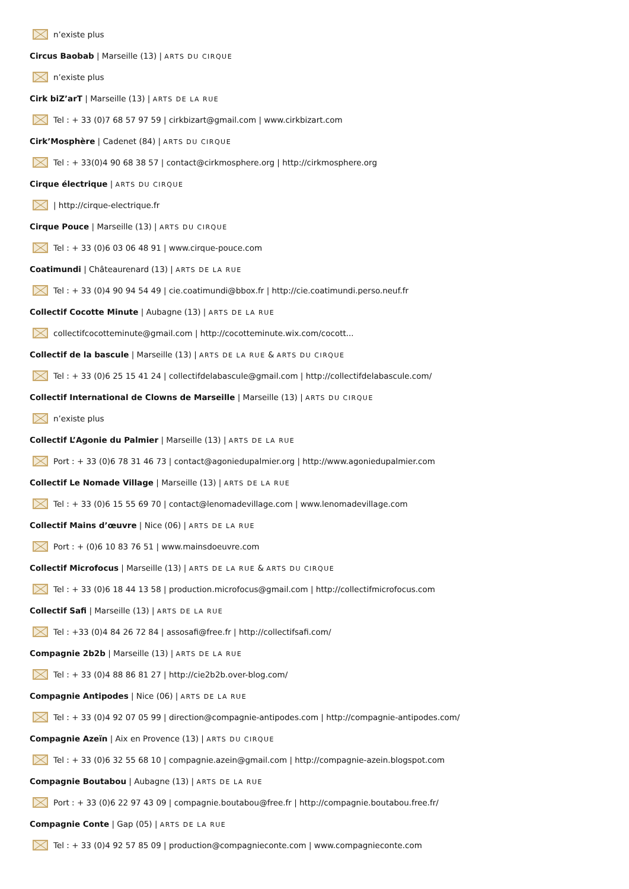n’existe plus
Circus Baobab | Marseille (13) | ARTS DU CIRQUE
n’existe plus
Cirk biZ’arT | Marseille (13) | ARTS DE LA RUE
Tel : + 33 (0)7 68 57 97 59 | cirkbizart@gmail.com | www.cirkbizart.com
Cirk’Mosphère | Cadenet (84) | ARTS DU CIRQUE
Tel : + 33(0)4 90 68 38 57 | contact@cirkmosphere.org | http://cirkmosphere.org
Cirque électrique | ARTS DU CIRQUE
| http://cirque-electrique.fr
Cirque Pouce | Marseille (13) | ARTS DU CIRQUE
Tel : + 33 (0)6 03 06 48 91 | www.cirque-pouce.com
Coatimundi | Châteaurenard (13) | ARTS DE LA RUE
Tel : + 33 (0)4 90 94 54 49 | cie.coatimundi@bbox.fr | http://cie.coatimundi.perso.neuf.fr
Collectif Cocotte Minute | Aubagne (13) | ARTS DE LA RUE
collectifcocotteminute@gmail.com | http://cocotteminute.wix.com/cocott...
Collectif de la bascule | Marseille (13) | ARTS DE LA RUE & ARTS DU CIRQUE
Tel : + 33 (0)6 25 15 41 24 | collectifdelabascule@gmail.com | http://collectifdelabascule.com/
Collectif International de Clowns de Marseille | Marseille (13) | ARTS DU CIRQUE
n’existe plus
Collectif L’Agonie du Palmier | Marseille (13) | ARTS DE LA RUE
Port : + 33 (0)6 78 31 46 73 | contact@agoniedupalmier.org | http://www.agoniedupalmier.com
Collectif Le Nomade Village | Marseille (13) | ARTS DE LA RUE
Tel : + 33 (0)6 15 55 69 70 | contact@lenomadevillage.com | www.lenomadevillage.com
Collectif Mains d’œuvre | Nice (06) | ARTS DE LA RUE
Port : + (0)6 10 83 76 51 | www.mainsdoeuvre.com
Collectif Microfocus | Marseille (13) | ARTS DE LA RUE & ARTS DU CIRQUE
Tel : + 33 (0)6 18 44 13 58 | production.microfocus@gmail.com | http://collectifmicrofocus.com
Collectif Safi | Marseille (13) | ARTS DE LA RUE
Tel : +33 (0)4 84 26 72 84 | assosafi@free.fr | http://collectifsafi.com/
Compagnie 2b2b | Marseille (13) | ARTS DE LA RUE
Tel : + 33 (0)4 88 86 81 27 | http://cie2b2b.over-blog.com/
Compagnie Antipodes | Nice (06) | ARTS DE LA RUE
Tel : + 33 (0)4 92 07 05 99 | direction@compagnie-antipodes.com | http://compagnie-antipodes.com/
Compagnie Azeïn | Aix en Provence (13) | ARTS DU CIRQUE
Tel : + 33 (0)6 32 55 68 10 | compagnie.azein@gmail.com | http://compagnie-azein.blogspot.com
Compagnie Boutabou | Aubagne (13) | ARTS DE LA RUE
Port : + 33 (0)6 22 97 43 09 | compagnie.boutabou@free.fr | http://compagnie.boutabou.free.fr/
Compagnie Conte | Gap (05) | ARTS DE LA RUE
Tel : + 33 (0)4 92 57 85 09 | production@compagnieconte.com | www.compagnieconte.com